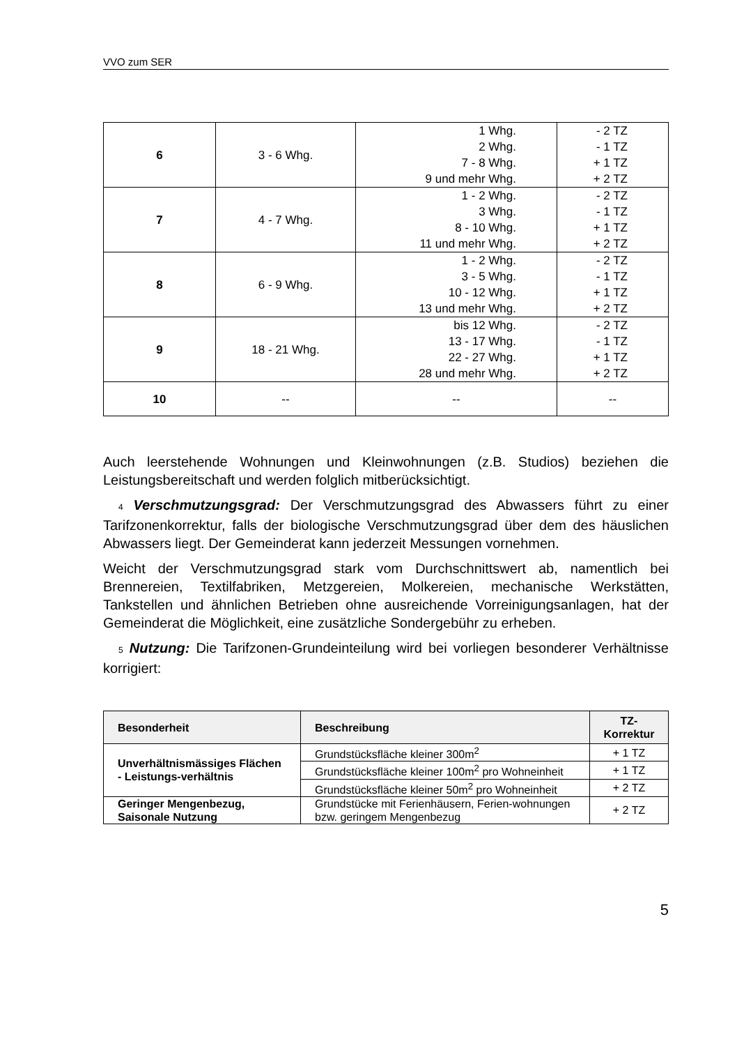VVO zum SER
| 6 | 3 - 6 Whg. | 1 Whg. 2 Whg. 7 - 8 Whg. 9 und mehr Whg. | - 2 TZ - 1 TZ + 1 TZ + 2 TZ |
| 7 | 4 - 7 Whg. | 1 - 2 Whg. 3 Whg. 8 - 10 Whg. 11 und mehr Whg. | - 2 TZ - 1 TZ + 1 TZ + 2 TZ |
| 8 | 6 - 9 Whg. | 1 - 2 Whg. 3 - 5 Whg. 10 - 12 Whg. 13 und mehr Whg. | - 2 TZ - 1 TZ + 1 TZ + 2 TZ |
| 9 | 18 - 21 Whg. | bis 12 Whg. 13 - 17 Whg. 22 - 27 Whg. 28 und mehr Whg. | - 2 TZ - 1 TZ + 1 TZ + 2 TZ |
| 10 | -- | -- | -- |
Auch leerstehende Wohnungen und Kleinwohnungen (z.B. Studios) beziehen die Leistungsbereitschaft und werden folglich mitberücksichtigt.
4 Verschmutzungsgrad: Der Verschmutzungsgrad des Abwassers führt zu einer Tarifzonenkorrektur, falls der biologische Verschmutzungsgrad über dem des häuslichen Abwassers liegt. Der Gemeinderat kann jederzeit Messungen vornehmen.
Weicht der Verschmutzungsgrad stark vom Durchschnittswert ab, namentlich bei Brennereien, Textilfabriken, Metzgereien, Molkereien, mechanische Werkstätten, Tankstellen und ähnlichen Betrieben ohne ausreichende Vorreinigungsanlagen, hat der Gemeinderat die Möglichkeit, eine zusätzliche Sondergebühr zu erheben.
5 Nutzung: Die Tarifzonen-Grundeinteilung wird bei vorliegen besonderer Verhältnisse korrigiert:
| Besonderheit | Beschreibung | TZ- Korrektur |
| --- | --- | --- |
| Unverhältnismässiges Flächen - Leistungs-verhältnis | Grundstücksfläche kleiner 300m<sup>2</sup> | + 1 TZ |
| | Grundstücksfläche kleiner 100m<sup>2</sup> pro Wohneinheit | + 1 TZ |
| | Grundstücksfläche kleiner 50m<sup>2</sup> pro Wohneinheit | + 2 TZ |
| Geringer Mengenbezug, Saisonale Nutzung | Grundstücke mit Ferienhäusern, Ferien-wohnungen bzw. geringem Mengenbezug | + 2 TZ |
5